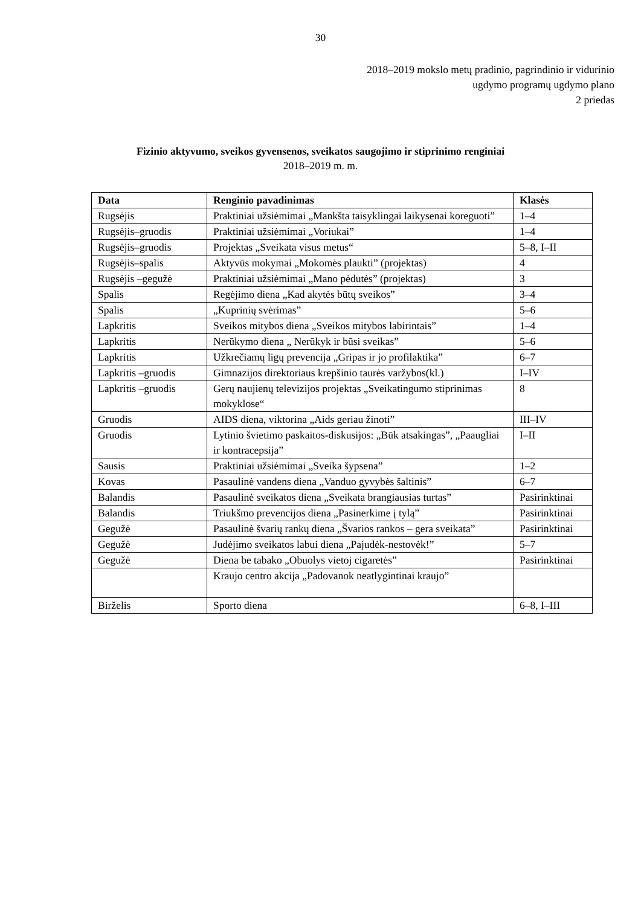30
2018–2019 mokslo metų pradinio, pagrindinio ir vidurinio
ugdymo programų ugdymo plano
2 priedas
Fizinio aktyvumo, sveikos gyvensenos, sveikatos saugojimo ir stiprinimo renginiai
2018–2019 m. m.
| Data | Renginio pavadinimas | Klasės |
| --- | --- | --- |
| Rugsėjis | Praktiniai užsiėmimai „Mankšta taisyklingai laikysenai koreguoti” | 1–4 |
| Rugsėjis–gruodis | Praktiniai užsiėmimai „Voriukai” | 1–4 |
| Rugsėjis–gruodis | Projektas „Sveikata visus metus“ | 5–8, I–II |
| Rugsėjis–spalis | Aktyvūs mokymai „Mokomės plaukti” (projektas) | 4 |
| Rugsėjis –gegužė | Praktiniai užsiėmimai „Mano pėdutės” (projektas) | 3 |
| Spalis | Regėjimo diena „Kad akytės būtų sveikos” | 3–4 |
| Spalis | „Kuprinių svėrimas” | 5–6 |
| Lapkritis | Sveikos mitybos diena „Sveikos mitybos labirintais” | 1–4 |
| Lapkritis | Nerūkymo diena „ Nerūkyk ir būsi sveikas” | 5–6 |
| Lapkritis | Užkrečiamų ligų prevencija „Gripas ir jo profilaktika” | 6–7 |
| Lapkritis –gruodis | Gimnazijos direktoriaus krepšinio taurės varžybos(kl.) | I–IV |
| Lapkritis –gruodis | Gerų naujienų televizijos projektas „Sveikatingumo stiprinimas mokyklose“ | 8 |
| Gruodis | AIDS diena, viktorina „Aids geriau žinoti” | III–IV |
| Gruodis | Lytinio švietimo paskaitos-diskusijos: „Būk atsakingas”, „Paaugliai ir kontracepsija” | I–II |
| Sausis | Praktiniai užsiėmimai „Sveika šypsena” | 1–2 |
| Kovas | Pasaulinė vandens diena „Vanduo gyvybės šaltinis” | 6–7 |
| Balandis | Pasaulinė sveikatos diena „Sveikata brangiausias turtas” | Pasirinktinai |
| Balandis | Triukšmo prevencijos diena „Pasinerkime į tylą” | Pasirinktinai |
| Gegužė | Pasaulinė švarių rankų diena „Švarios rankos – gera sveikata” | Pasirinktinai |
| Gegužė | Judėjimo sveikatos labui diena „Pajudėk-nestovėk!” | 5–7 |
| Gegužė | Diena be tabako „Obuolys vietoj cigaretės” | Pasirinktinai |
| | Kraujo centro akcija „Padovanok neatlygintinai kraujo” | |
| Birželis | Sporto diena | 6–8, I–III |